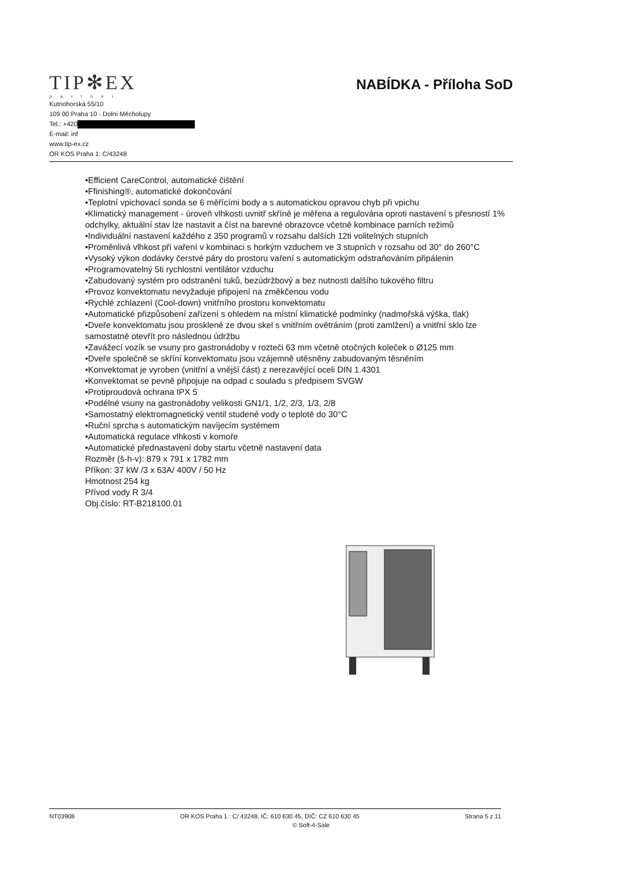TIP✻EX
partner
Kutnohorská 55/10
109 00 Praha 10 - Dolní Měcholupy
Tel.: +420
E-mail: inf
www.tip-ex.cz
OR KOS Praha 1: C/43248
NABÍDKA - Příloha SoD
•Efficient CareControl, automatické čištění
•Ffinishing®, automatické dokončování
•Teplotní vpichovací sonda se 6 měřícími body a s automatickou opravou chyb při vpichu
•Klimatický management - úroveň vlhkosti uvnitř skříně je měřena a regulována oproti nastavení s přesností 1% odchylky, aktuální stav lze nastavit a číst na barevné obrazovce včetně kombinace parních režimů
•Individuální nastavení každého z 350 programů v rozsahu dalších 12ti volitelných stupních
•Proměnlivá vlhkost při vaření v kombinaci s horkým vzduchem ve 3 stupních v rozsahu od 30° do 260°C
•Vysoký výkon dodávky čerstvé páry do prostoru vaření s automatickým odstraňováním připálenin
•Programovatelný 5ti rychlostní ventilátor vzduchu
•Zabudovaný systém pro odstranění tuků, bezúdržbový a bez nutnosti dalšího tukového filtru
•Provoz konvektomatu nevyžaduje připojení na změkčenou vodu
•Rychlé zchlazení (Cool-down) vnitřního prostoru konvektomatu
•Automatické přizpůsobení zařízení s ohledem na místní klimatické podmínky (nadmořská výška, tlak)
•Dveře konvektomatu jsou prosklené ze dvou skel s vnitřním ovětráním (proti zamlžení) a vnitřní sklo lze samostatně otevřít pro následnou údržbu
•Zavážecí vozík se vsuny pro gastronádoby v rozteči 63 mm včetně otočných koleček o Ø125 mm
•Dveře společně se skříní konvektomatu jsou vzájemně utěsněny zabudovaným těsněním
•Konvektomat je vyroben (vnitřní a vnější část) z nerezavějící oceli DIN 1.4301
•Konvektomat se pevně připojuje na odpad c souladu s předpisem SVGW
•Protiproudová ochrana IPX 5
•Podélné vsuny na gastronádoby velikosti GN1/1, 1/2, 2/3, 1/3, 2/8
•Samostatný elektromagnetický ventil studené vody o teplotě do 30°C
•Ruční sprcha s automatickým navíjecím systémem
•Automatická regulace vlhkosti v komoře
•Automatické přednastavení doby startu včetně nastavení data
Rozměr (š-h-v): 879 x 791 x 1782 mm
Příkon: 37 kW /3 x 63A/ 400V / 50 Hz
Hmotnost 254 kg
Přívod vody R 3/4
Obj.číslo: RT-B218100.01
NT03908 OR KOS Praha 1 : C/ 43248, IČ: 610 630 45, DIČ: CZ 610 630 45 Strana 5 z 11
© Soft-4-Sale